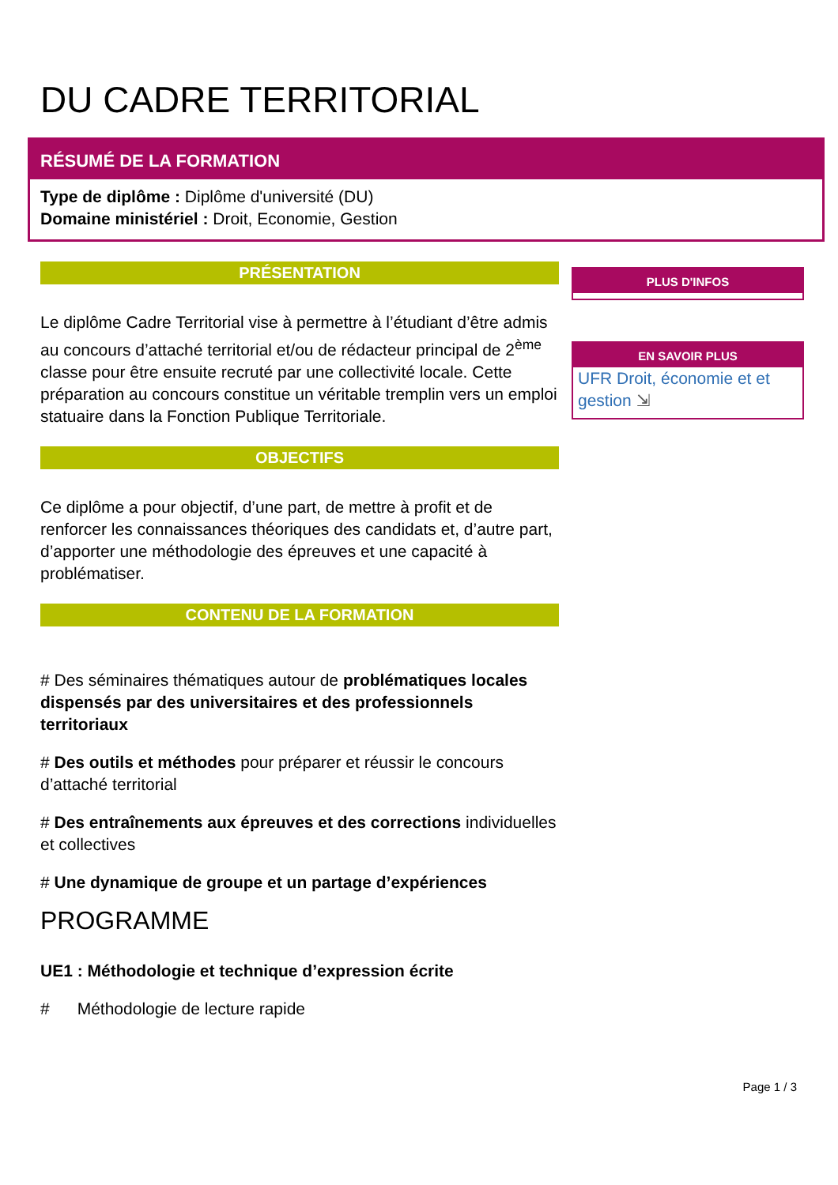DU CADRE TERRITORIAL
RÉSUMÉ DE LA FORMATION
Type de diplôme : Diplôme d'université (DU)
Domaine ministériel : Droit, Economie, Gestion
PRÉSENTATION
Le diplôme Cadre Territorial vise à permettre à l’étudiant d’être admis au concours d’attaché territorial et/ou de rédacteur principal de 2<sup>ème</sup> classe pour être ensuite recruté par une collectivité locale. Cette préparation au concours constitue un véritable tremplin vers un emploi statuaire dans la Fonction Publique Territoriale.
OBJECTIFS
Ce diplôme a pour objectif, d’une part, de mettre à profit et de renforcer les connaissances théoriques des candidats et, d’autre part, d’apporter une méthodologie des épreuves et une capacité à problématiser.
CONTENU DE LA FORMATION
# Des séminaires thématiques autour de problématiques locales dispensés par des universitaires et des professionnels territoriaux
# Des outils et méthodes pour préparer et réussir le concours d’attaché territorial
# Des entraînements aux épreuves et des corrections individuelles et collectives
# Une dynamique de groupe et un partage d’expériences
PROGRAMME
UE1 : Méthodologie et technique d’expression écrite
# Méthodologie de lecture rapide
PLUS D'INFOS
EN SAVOIR PLUS
UFR Droit, économie et et gestion ⇲
Page 1 / 3